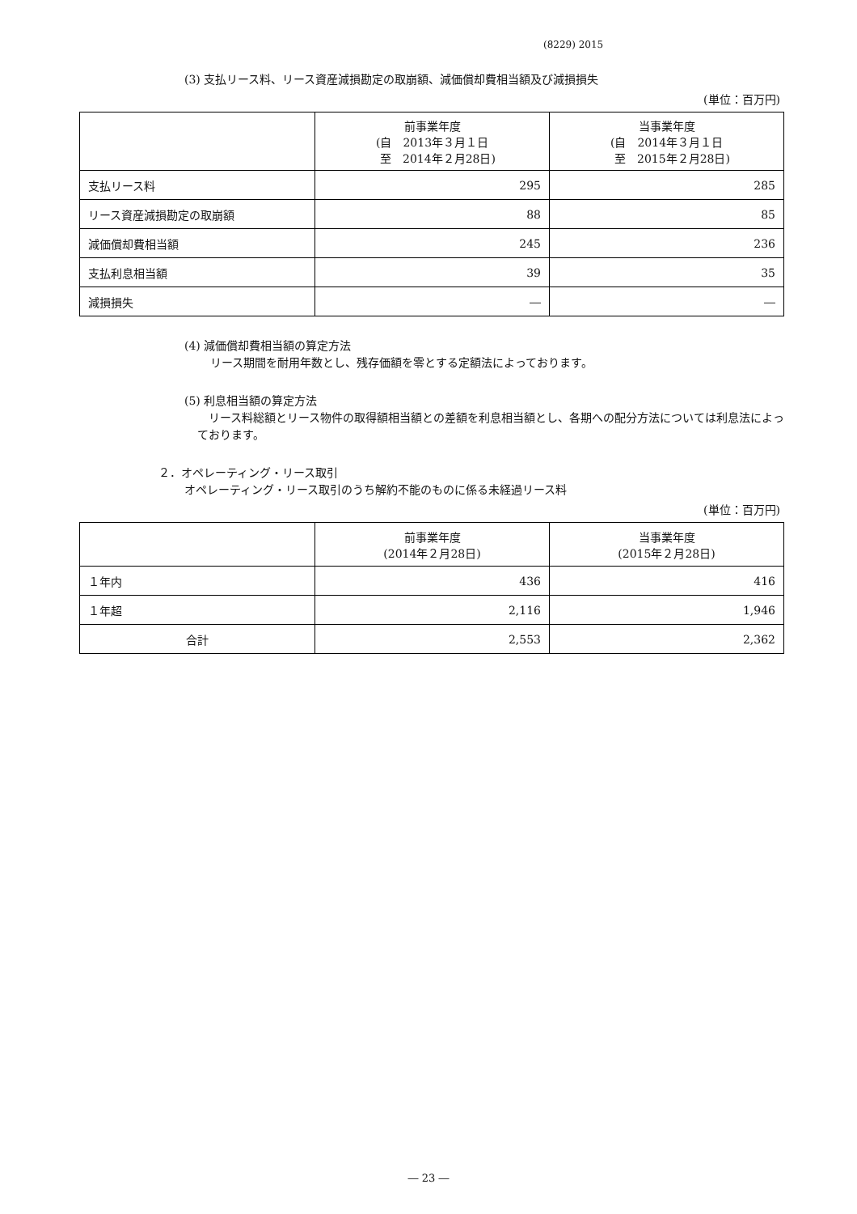(8229) 2015
(3) 支払リース料、リース資産減損勘定の取崩額、減価償却費相当額及び減損損失
(単位：百万円)
| | 前事業年度 (自 2013年３月１日 至 2014年２月28日) | 当事業年度 (自 2014年３月１日 至 2015年２月28日) |
| --- | --- | --- |
| 支払リース料 | 295 | 285 |
| リース資産減損勘定の取崩額 | 88 | 85 |
| 減価償却費相当額 | 245 | 236 |
| 支払利息相当額 | 39 | 35 |
| 減損損失 | ― | ― |
(4) 減価償却費相当額の算定方法
リース期間を耐用年数とし、残存価額を零とする定額法によっております。
(5) 利息相当額の算定方法
　リース料総額とリース物件の取得額相当額との差額を利息相当額とし、各期への配分方法については利息法によっております。
２．オペレーティング・リース取引
オペレーティング・リース取引のうち解約不能のものに係る未経過リース料
(単位：百万円)
| | 前事業年度 (2014年２月28日) | 当事業年度 (2015年２月28日) |
| --- | --- | --- |
| １年内 | 436 | 416 |
| １年超 | 2,116 | 1,946 |
| 合計 | 2,553 | 2,362 |
― 23 ―